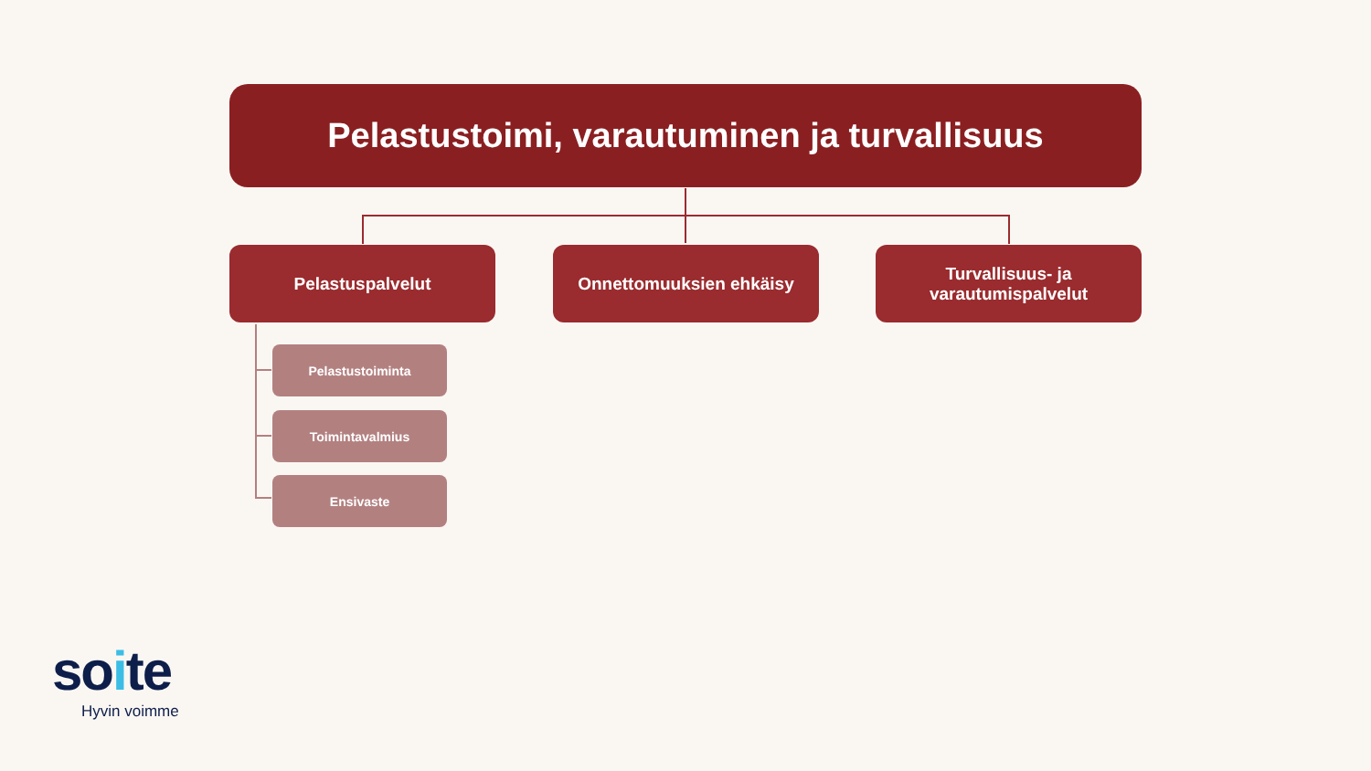Pelastustoimi, varautuminen ja turvallisuus
Pelastuspalvelut Onnettomuuksien ehkäisy
Turvallisuus- ja
varautumispalvelut
Pelastustoiminta
Toimintavalmius
Ensivaste
soite
Hyvin voimme